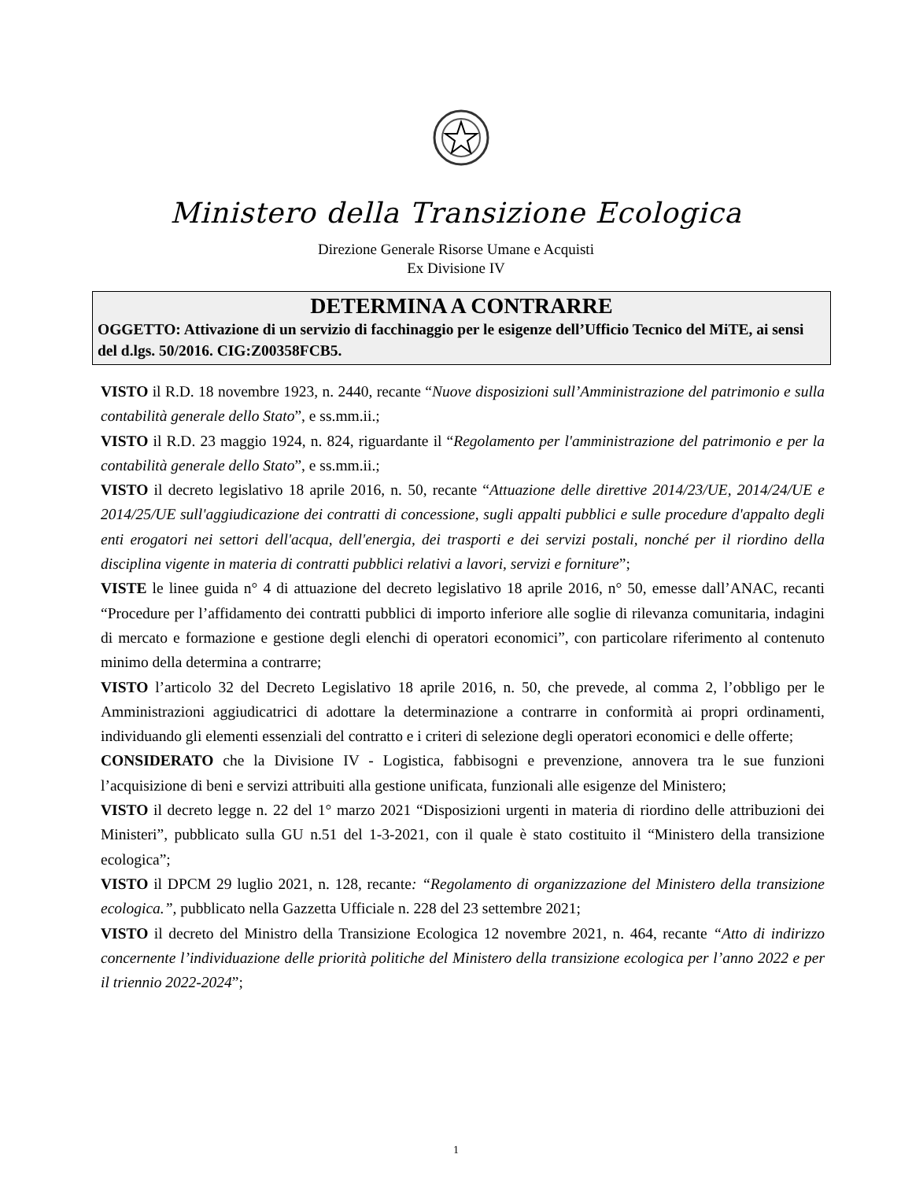Ministero della Transizione Ecologica
Direzione Generale Risorse Umane e Acquisti
Ex Divisione IV
DETERMINA A CONTRARRE
OGGETTO: Attivazione di un servizio di facchinaggio per le esigenze dell’Ufficio Tecnico del MiTE, ai sensi del d.lgs. 50/2016. CIG:Z00358FCB5.
VISTO il R.D. 18 novembre 1923, n. 2440, recante “Nuove disposizioni sull’Amministrazione del patrimonio e sulla contabilità generale dello Stato”, e ss.mm.ii.;
VISTO il R.D. 23 maggio 1924, n. 824, riguardante il “Regolamento per l'amministrazione del patrimonio e per la contabilità generale dello Stato”, e ss.mm.ii.;
VISTO il decreto legislativo 18 aprile 2016, n. 50, recante “Attuazione delle direttive 2014/23/UE, 2014/24/UE e 2014/25/UE sull'aggiudicazione dei contratti di concessione, sugli appalti pubblici e sulle procedure d'appalto degli enti erogatori nei settori dell'acqua, dell'energia, dei trasporti e dei servizi postali, nonché per il riordino della disciplina vigente in materia di contratti pubblici relativi a lavori, servizi e forniture”;
VISTE le linee guida n° 4 di attuazione del decreto legislativo 18 aprile 2016, n° 50, emesse dall’ANAC, recanti “Procedure per l’affidamento dei contratti pubblici di importo inferiore alle soglie di rilevanza comunitaria, indagini di mercato e formazione e gestione degli elenchi di operatori economici”, con particolare riferimento al contenuto minimo della determina a contrarre;
VISTO l’articolo 32 del Decreto Legislativo 18 aprile 2016, n. 50, che prevede, al comma 2, l’obbligo per le Amministrazioni aggiudicatrici di adottare la determinazione a contrarre in conformità ai propri ordinamenti, individuando gli elementi essenziali del contratto e i criteri di selezione degli operatori economici e delle offerte;
CONSIDERATO che la Divisione IV - Logistica, fabbisogni e prevenzione, annovera tra le sue funzioni l’acquisizione di beni e servizi attribuiti alla gestione unificata, funzionali alle esigenze del Ministero;
VISTO il decreto legge n. 22 del 1° marzo 2021 “Disposizioni urgenti in materia di riordino delle attribuzioni dei Ministeri”, pubblicato sulla GU n.51 del 1-3-2021, con il quale è stato costituito il “Ministero della transizione ecologica”;
VISTO il DPCM 29 luglio 2021, n. 128, recante: “Regolamento di organizzazione del Ministero della transizione ecologica.”, pubblicato nella Gazzetta Ufficiale n. 228 del 23 settembre 2021;
VISTO il decreto del Ministro della Transizione Ecologica 12 novembre 2021, n. 464, recante “Atto di indirizzo concernente l’individuazione delle priorità politiche del Ministero della transizione ecologica per l’anno 2022 e per il triennio 2022-2024”;
1